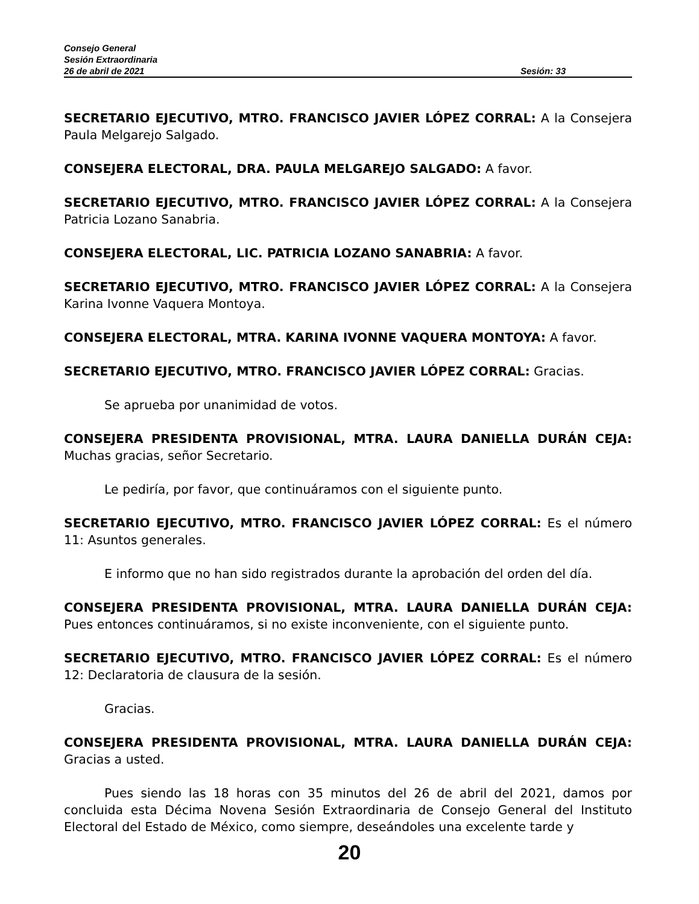Consejo General
Sesión Extraordinaria
26 de abril de 2021 Sesión: 33
SECRETARIO EJECUTIVO, MTRO. FRANCISCO JAVIER LÓPEZ CORRAL: A la Consejera Paula Melgarejo Salgado.
CONSEJERA ELECTORAL, DRA. PAULA MELGAREJO SALGADO: A favor.
SECRETARIO EJECUTIVO, MTRO. FRANCISCO JAVIER LÓPEZ CORRAL: A la Consejera Patricia Lozano Sanabria.
CONSEJERA ELECTORAL, LIC. PATRICIA LOZANO SANABRIA: A favor.
SECRETARIO EJECUTIVO, MTRO. FRANCISCO JAVIER LÓPEZ CORRAL: A la Consejera Karina Ivonne Vaquera Montoya.
CONSEJERA ELECTORAL, MTRA. KARINA IVONNE VAQUERA MONTOYA: A favor.
SECRETARIO EJECUTIVO, MTRO. FRANCISCO JAVIER LÓPEZ CORRAL: Gracias.
Se aprueba por unanimidad de votos.
CONSEJERA PRESIDENTA PROVISIONAL, MTRA. LAURA DANIELLA DURÁN CEJA: Muchas gracias, señor Secretario.
Le pediría, por favor, que continuáramos con el siguiente punto.
SECRETARIO EJECUTIVO, MTRO. FRANCISCO JAVIER LÓPEZ CORRAL: Es el número 11: Asuntos generales.
E informo que no han sido registrados durante la aprobación del orden del día.
CONSEJERA PRESIDENTA PROVISIONAL, MTRA. LAURA DANIELLA DURÁN CEJA: Pues entonces continuáramos, si no existe inconveniente, con el siguiente punto.
SECRETARIO EJECUTIVO, MTRO. FRANCISCO JAVIER LÓPEZ CORRAL: Es el número 12: Declaratoria de clausura de la sesión.
Gracias.
CONSEJERA PRESIDENTA PROVISIONAL, MTRA. LAURA DANIELLA DURÁN CEJA: Gracias a usted.
Pues siendo las 18 horas con 35 minutos del 26 de abril del 2021, damos por concluida esta Décima Novena Sesión Extraordinaria de Consejo General del Instituto Electoral del Estado de México, como siempre, deseándoles una excelente tarde y
20